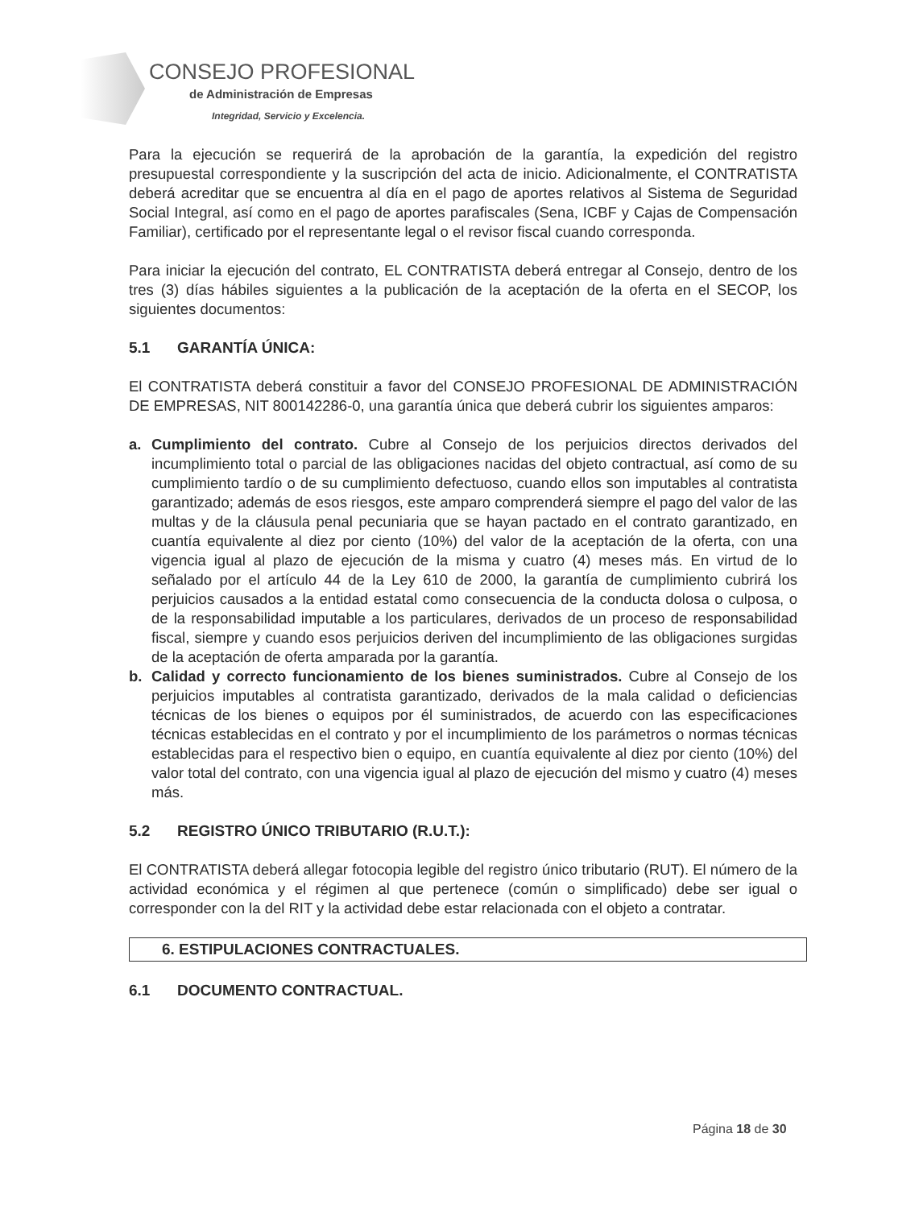CONSEJO PROFESIONAL
de Administración de Empresas
Integridad, Servicio y Excelencia.
Para la ejecución se requerirá de la aprobación de la garantía, la expedición del registro presupuestal correspondiente y la suscripción del acta de inicio. Adicionalmente, el CONTRATISTA deberá acreditar que se encuentra al día en el pago de aportes relativos al Sistema de Seguridad Social Integral, así como en el pago de aportes parafiscales (Sena, ICBF y Cajas de Compensación Familiar), certificado por el representante legal o el revisor fiscal cuando corresponda.
Para iniciar la ejecución del contrato, EL CONTRATISTA deberá entregar al Consejo, dentro de los tres (3) días hábiles siguientes a la publicación de la aceptación de la oferta en el SECOP, los siguientes documentos:
5.1 GARANTÍA ÚNICA:
El CONTRATISTA deberá constituir a favor del CONSEJO PROFESIONAL DE ADMINISTRACIÓN DE EMPRESAS, NIT 800142286-0, una garantía única que deberá cubrir los siguientes amparos:
a. Cumplimiento del contrato. Cubre al Consejo de los perjuicios directos derivados del incumplimiento total o parcial de las obligaciones nacidas del objeto contractual, así como de su cumplimiento tardío o de su cumplimiento defectuoso, cuando ellos son imputables al contratista garantizado; además de esos riesgos, este amparo comprenderá siempre el pago del valor de las multas y de la cláusula penal pecuniaria que se hayan pactado en el contrato garantizado, en cuantía equivalente al diez por ciento (10%) del valor de la aceptación de la oferta, con una vigencia igual al plazo de ejecución de la misma y cuatro (4) meses más. En virtud de lo señalado por el artículo 44 de la Ley 610 de 2000, la garantía de cumplimiento cubrirá los perjuicios causados a la entidad estatal como consecuencia de la conducta dolosa o culposa, o de la responsabilidad imputable a los particulares, derivados de un proceso de responsabilidad fiscal, siempre y cuando esos perjuicios deriven del incumplimiento de las obligaciones surgidas de la aceptación de oferta amparada por la garantía.
b. Calidad y correcto funcionamiento de los bienes suministrados. Cubre al Consejo de los perjuicios imputables al contratista garantizado, derivados de la mala calidad o deficiencias técnicas de los bienes o equipos por él suministrados, de acuerdo con las especificaciones técnicas establecidas en el contrato y por el incumplimiento de los parámetros o normas técnicas establecidas para el respectivo bien o equipo, en cuantía equivalente al diez por ciento (10%) del valor total del contrato, con una vigencia igual al plazo de ejecución del mismo y cuatro (4) meses más.
5.2 REGISTRO ÚNICO TRIBUTARIO (R.U.T.):
El CONTRATISTA deberá allegar fotocopia legible del registro único tributario (RUT). El número de la actividad económica y el régimen al que pertenece (común o simplificado) debe ser igual o corresponder con la del RIT y la actividad debe estar relacionada con el objeto a contratar.
6. ESTIPULACIONES CONTRACTUALES.
6.1 DOCUMENTO CONTRACTUAL.
Página 18 de 30